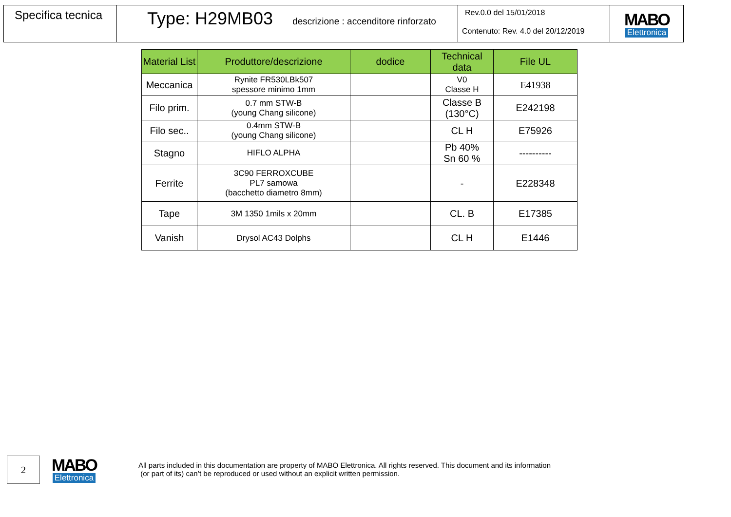Specifica tecnica
Type: H29MB03 descrizione : accenditore rinforzato
Rev.0.0 del 15/01/2018
Contenuto: Rev. 4.0 del 20/12/2019
MABO
Elettronica
| Material List | Produttore/descrizione | dodice | Technical data | File UL |
| --- | --- | --- | --- | --- |
| Meccanica | Rynite FR530LBk507 spessore minimo 1mm | | V0 Classe H | E41938 |
| Filo prim. | 0.7 mm STW-B (young Chang silicone) | | Classe B (130°C) | E242198 |
| Filo sec.. | 0.4mm STW-B (young Chang silicone) | | CL H | E75926 |
| Stagno | HIFLO ALPHA | | Pb 40% Sn 60 % | ---------- |
| Ferrite | 3C90 FERROXCUBE PL7 samowa (bacchetto diametro 8mm) | | - | E228348 |
| Tape | 3M 1350 1mils x 20mm | | CL. B | E17385 |
| Vanish | Drysol AC43 Dolphs | | CL H | E1446 |
2
MABO
Elettronica
All parts included in this documentation are property of MABO Elettronica. All rights reserved. This document and its information
(or part of its) can’t be reproduced or used without an explicit written permission.